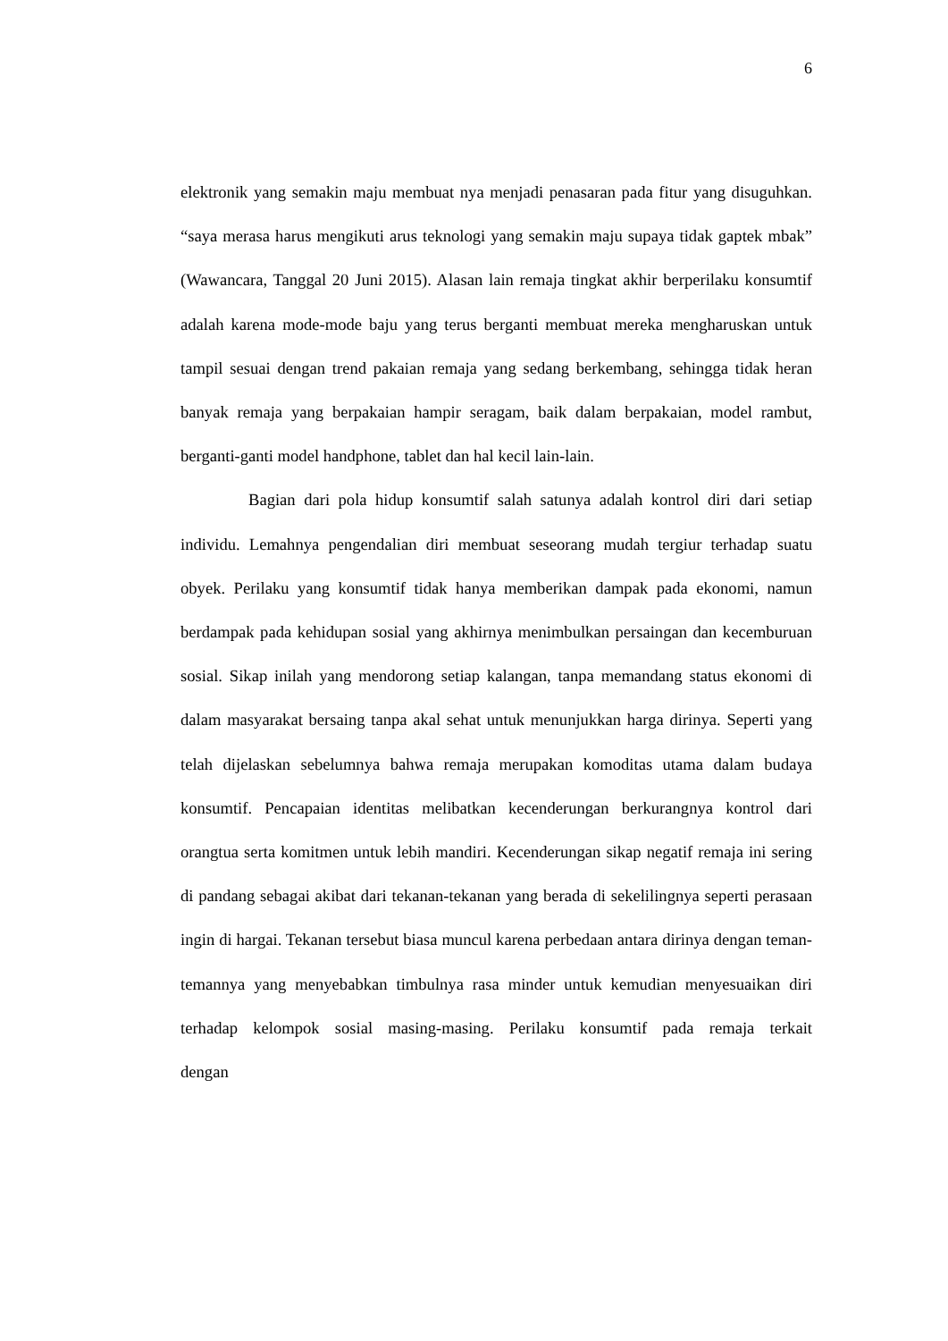6
elektronik yang semakin maju membuat nya menjadi penasaran pada fitur yang disuguhkan. “saya merasa harus mengikuti arus teknologi yang semakin maju supaya tidak gaptek mbak” (Wawancara, Tanggal 20 Juni 2015). Alasan lain remaja tingkat akhir berperilaku konsumtif adalah karena mode-mode baju yang terus berganti membuat mereka mengharuskan untuk tampil sesuai dengan trend pakaian remaja yang sedang berkembang, sehingga tidak heran banyak remaja yang berpakaian hampir seragam, baik dalam berpakaian, model rambut, berganti-ganti model handphone, tablet dan hal kecil lain-lain.
Bagian dari pola hidup konsumtif salah satunya adalah kontrol diri dari setiap individu. Lemahnya pengendalian diri membuat seseorang mudah tergiur terhadap suatu obyek. Perilaku yang konsumtif tidak hanya memberikan dampak pada ekonomi, namun berdampak pada kehidupan sosial yang akhirnya menimbulkan persaingan dan kecemburuan sosial. Sikap inilah yang mendorong setiap kalangan, tanpa memandang status ekonomi di dalam masyarakat bersaing tanpa akal sehat untuk menunjukkan harga dirinya. Seperti yang telah dijelaskan sebelumnya bahwa remaja merupakan komoditas utama dalam budaya konsumtif. Pencapaian identitas melibatkan kecenderungan berkurangnya kontrol dari orangtua serta komitmen untuk lebih mandiri. Kecenderungan sikap negatif remaja ini sering di pandang sebagai akibat dari tekanan-tekanan yang berada di sekelilingnya seperti perasaan ingin di hargai. Tekanan tersebut biasa muncul karena perbedaan antara dirinya dengan teman-temannya yang menyebabkan timbulnya rasa minder untuk kemudian menyesuaikan diri terhadap kelompok sosial masing-masing. Perilaku konsumtif pada remaja terkait dengan